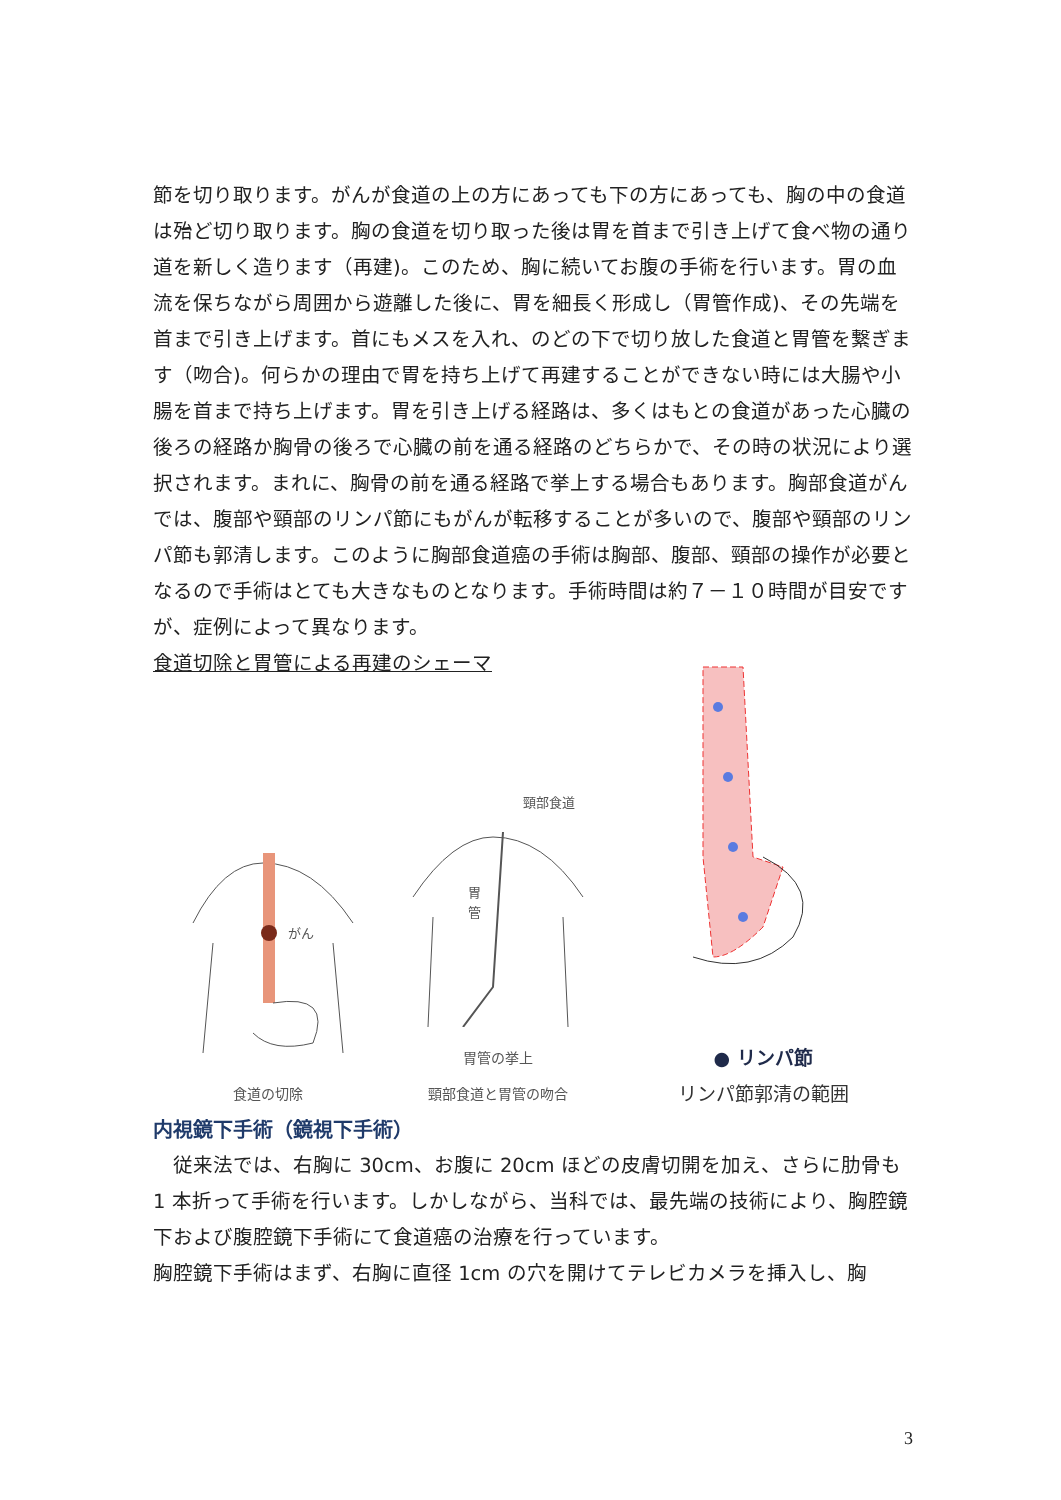節を切り取ります。がんが食道の上の方にあっても下の方にあっても、胸の中の食道は殆ど切り取ります。胸の食道を切り取った後は胃を首まで引き上げて食べ物の通り道を新しく造ります（再建)。このため、胸に続いてお腹の手術を行います。胃の血流を保ちながら周囲から遊離した後に、胃を細長く形成し（胃管作成)、その先端を首まで引き上げます。首にもメスを入れ、のどの下で切り放した食道と胃管を繋ぎます（吻合)。何らかの理由で胃を持ち上げて再建することができない時には大腸や小腸を首まで持ち上げます。胃を引き上げる経路は、多くはもとの食道があった心臓の後ろの経路か胸骨の後ろで心臓の前を通る経路のどちらかで、その時の状況により選択されます。まれに、胸骨の前を通る経路で挙上する場合もあります。胸部食道がんでは、腹部や頸部のリンパ節にもがんが転移することが多いので、腹部や頸部のリンパ節も郭清します。このように胸部食道癌の手術は胸部、腹部、頸部の操作が必要となるので手術はとても大きなものとなります。手術時間は約７－１０時間が目安ですが、症例によって異なります。
食道切除と胃管による再建のシェーマ
がん
食道の切除
頸部食道
胃
管
胃管の挙上
頸部食道と胃管の吻合
● リンパ節
リンパ節郭清の範囲
内視鏡下手術（鏡視下手術）
　従来法では、右胸に 30cm、お腹に 20cm ほどの皮膚切開を加え、さらに肋骨も 1 本折って手術を行います。しかしながら、当科では、最先端の技術により、胸腔鏡下および腹腔鏡下手術にて食道癌の治療を行っています。
胸腔鏡下手術はまず、右胸に直径 1cm の穴を開けてテレビカメラを挿入し、胸
3